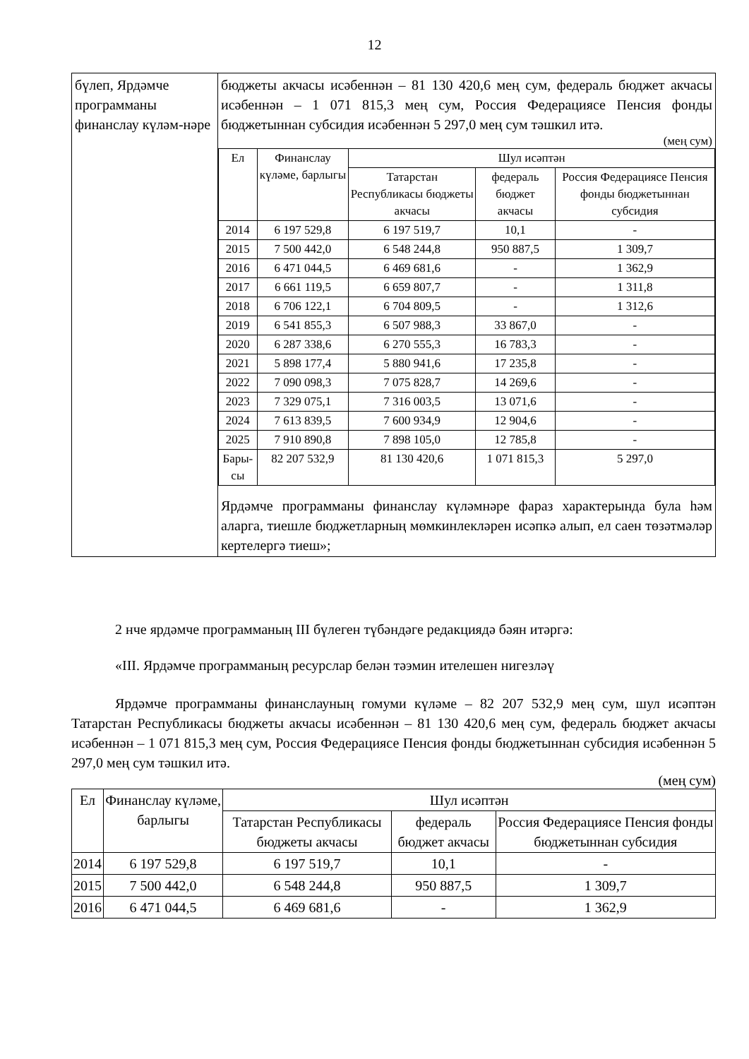12
| бүлеп, Ярдәмче программаны финанслау күләм-нәре | бюджеты акчасы исәбеннән – 81 130 420,6 мең сум, федераль бюджет акчасы исәбеннән – 1 071 815,3 мең сум, Россия Федерациясе Пенсия фонды бюджетыннан субсидия исәбеннән 5 297,0 мең сум тәшкил итә. (мең сум) / Ел / Финанслау күләме, барлыгы / Шул исәптән / / / / --- / --- / --- / --- / --- / / / / Татарстан Республикасы бюджеты акчасы / федераль бюджет акчасы / Россия Федерациясе Пенсия фонды бюджетыннан субсидия / / 2014 / 6 197 529,8 / 6 197 519,7 / 10,1 / - / / 2015 / 7 500 442,0 / 6 548 244,8 / 950 887,5 / 1 309,7 / / 2016 / 6 471 044,5 / 6 469 681,6 / - / 1 362,9 / / 2017 / 6 661 119,5 / 6 659 807,7 / - / 1 311,8 / / 2018 / 6 706 122,1 / 6 704 809,5 / - / 1 312,6 / / 2019 / 6 541 855,3 / 6 507 988,3 / 33 867,0 / - / / 2020 / 6 287 338,6 / 6 270 555,3 / 16 783,3 / - / / 2021 / 5 898 177,4 / 5 880 941,6 / 17 235,8 / - / / 2022 / 7 090 098,3 / 7 075 828,7 / 14 269,6 / - / / 2023 / 7 329 075,1 / 7 316 003,5 / 13 071,6 / - / / 2024 / 7 613 839,5 / 7 600 934,9 / 12 904,6 / - / / 2025 / 7 910 890,8 / 7 898 105,0 / 12 785,8 / - / / Бары-сы / 82 207 532,9 / 81 130 420,6 / 1 071 815,3 / 5 297,0 / Ярдәмче программаны финанслау күләмнәре фараз характерында була һәм аларга, тиешле бюджетларның мөмкинлекләрен исәпкә алып, ел саен төзәтмәләр кертелергә тиеш»; |
2 нче ярдәмче программаның III бүлеген түбәндәге редакциядә бәян итәргә:
«III. Ярдәмче программаның ресурслар белән тәэмин ителешен нигезләү
Ярдәмче программаны финанслауның гомуми күләме – 82 207 532,9 мең сум, шул исәптән Татарстан Республикасы бюджеты акчасы исәбеннән – 81 130 420,6 мең сум, федераль бюджет акчасы исәбеннән – 1 071 815,3 мең сум, Россия Федерациясе Пенсия фонды бюджетыннан субсидия исәбеннән 5 297,0 мең сум тәшкил итә.
(мең сум)
| Ел | Финанслау күләме, барлыгы | Шул исәптән | | |
| --- | --- | --- | --- | --- |
| | | Татарстан Республикасы бюджеты акчасы | федераль бюджет акчасы | Россия Федерациясе Пенсия фонды бюджетыннан субсидия |
| 2014 | 6 197 529,8 | 6 197 519,7 | 10,1 | - |
| 2015 | 7 500 442,0 | 6 548 244,8 | 950 887,5 | 1 309,7 |
| 2016 | 6 471 044,5 | 6 469 681,6 | - | 1 362,9 |